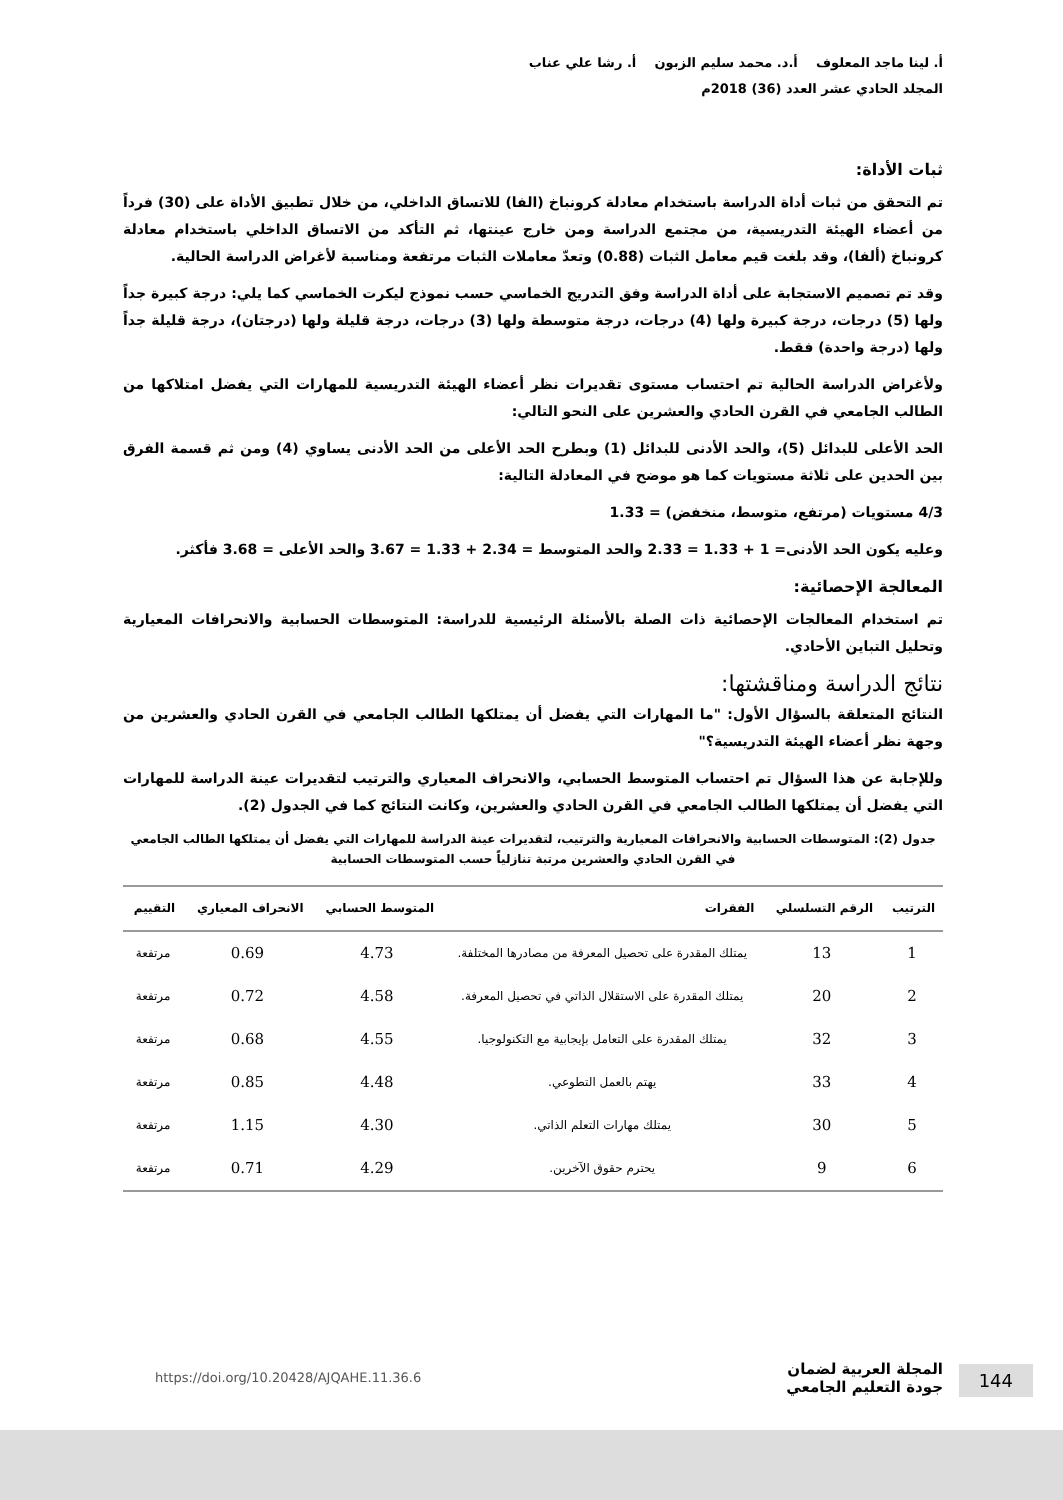أ. لينا ماجد المعلوف أ.د. محمد سليم الزبون أ. رشا علي عناب
المجلد الحادي عشر العدد (36) 2018م
ثبات الأداة:
تم التحقق من ثبات أداة الدراسة باستخدام معادلة كرونباخ (الفا) للاتساق الداخلي، من خلال تطبيق الأداة على (30) فرداً من أعضاء الهيئة التدريسية، من مجتمع الدراسة ومن خارج عينتها، ثم التأكد من الاتساق الداخلي باستخدام معادلة كرونباخ (ألفا)، وقد بلغت قيم معامل الثبات (0.88) وتعدّ معاملات الثبات مرتفعة ومناسبة لأغراض الدراسة الحالية.
وقد تم تصميم الاستجابة على أداة الدراسة وفق التدريج الخماسي حسب نموذج ليكرت الخماسي كما يلي: درجة كبيرة جداً ولها (5) درجات، درجة كبيرة ولها (4) درجات، درجة متوسطة ولها (3) درجات، درجة قليلة ولها (درجتان)، درجة قليلة جداً ولها (درجة واحدة) فقط.
ولأغراض الدراسة الحالية تم احتساب مستوى تقديرات نظر أعضاء الهيئة التدريسية للمهارات التي يفضل امتلاكها من الطالب الجامعي في القرن الحادي والعشرين على النحو التالي:
الحد الأعلى للبدائل (5)، والحد الأدنى للبدائل (1) وبطرح الحد الأعلى من الحد الأدنى يساوي (4) ومن ثم قسمة الفرق بين الحدين على ثلاثة مستويات كما هو موضح في المعادلة التالية:
4/3 مستويات (مرتفع، متوسط، منخفض) = 1.33
وعليه يكون الحد الأدنى= 1 + 1.33 = 2.33 والحد المتوسط = 2.34 + 1.33 = 3.67 والحد الأعلى = 3.68 فأكثر.
المعالجة الإحصائية:
تم استخدام المعالجات الإحصائية ذات الصلة بالأسئلة الرئيسية للدراسة: المتوسطات الحسابية والانحرافات المعيارية وتحليل التباين الأحادي.
نتائج الدراسة ومناقشتها:
النتائج المتعلقة بالسؤال الأول: "ما المهارات التي يفضل أن يمتلكها الطالب الجامعي في القرن الحادي والعشرين من وجهة نظر أعضاء الهيئة التدريسية؟"
وللإجابة عن هذا السؤال تم احتساب المتوسط الحسابي، والانحراف المعياري والترتيب لتقديرات عينة الدراسة للمهارات التي يفضل أن يمتلكها الطالب الجامعي في القرن الحادي والعشرين، وكانت النتائج كما في الجدول (2).
جدول (2): المتوسطات الحسابية والانحرافات المعيارية والترتيب، لتقديرات عينة الدراسة للمهارات التي يفضل أن يمتلكها الطالب الجامعي في القرن الحادي والعشرين مرتبة تنازلياً حسب المتوسطات الحسابية
| الترتيب | الرقم التسلسلي | الفقرات | المتوسط الحسابي | الانحراف المعياري | التقييم |
| --- | --- | --- | --- | --- | --- |
| 1 | 13 | يمتلك المقدرة على تحصيل المعرفة من مصادرها المختلفة. | 4.73 | 0.69 | مرتفعة |
| 2 | 20 | يمتلك المقدرة على الاستقلال الذاتي في تحصيل المعرفة. | 4.58 | 0.72 | مرتفعة |
| 3 | 32 | يمتلك المقدرة على التعامل بإيجابية مع التكنولوجيا. | 4.55 | 0.68 | مرتفعة |
| 4 | 33 | يهتم بالعمل التطوعي. | 4.48 | 0.85 | مرتفعة |
| 5 | 30 | يمتلك مهارات التعلم الذاتي. | 4.30 | 1.15 | مرتفعة |
| 6 | 9 | يحترم حقوق الآخرين. | 4.29 | 0.71 | مرتفعة |
144 المجلة العربية لضمان
جودة التعليم الجامعي
https://doi.org/10.20428/AJQAHE.11.36.6